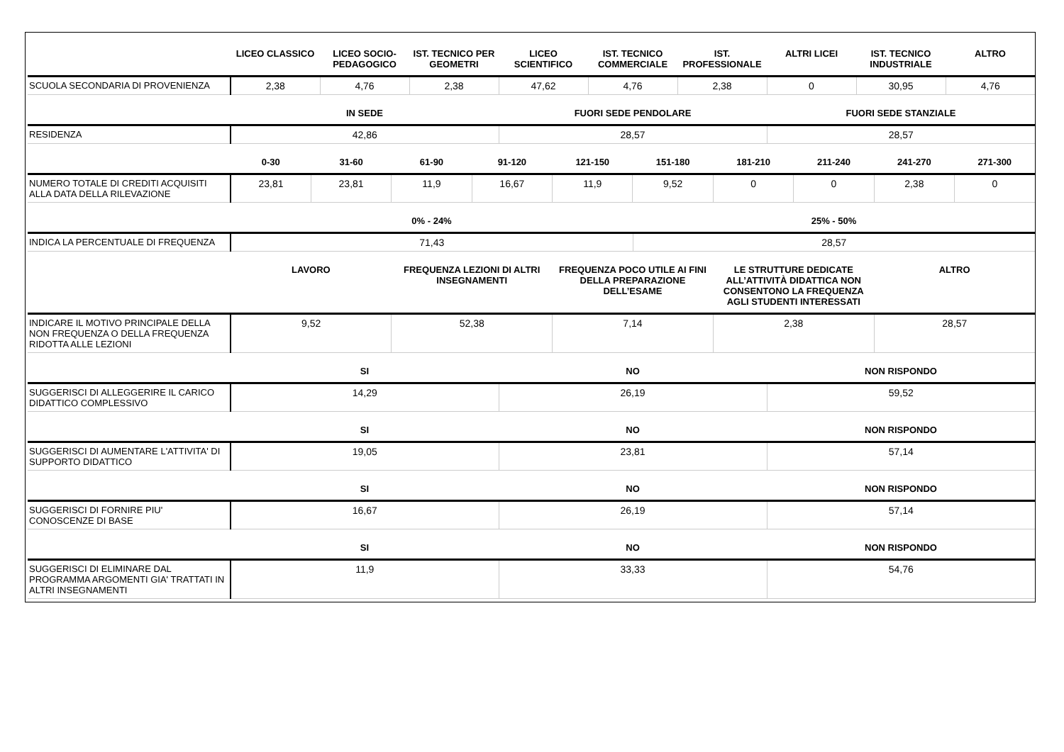| | LICEO CLASSICO | LICEO SOCIO-PEDAGOGICO | IST. TECNICO PER GEOMETRI | LICEO SCIENTIFICO | IST. TECNICO COMMERCIALE | IST. PROFESSIONALE | ALTRI LICEI | IST. TECNICO INDUSTRIALE | ALTRO |
| --- | --- | --- | --- | --- | --- | --- | --- | --- | --- |
| SCUOLA SECONDARIA DI PROVENIENZA | 2,38 | 4,76 | 2,38 | 47,62 | 4,76 | 2,38 | 0 | 30,95 | 4,76 |
| | IN SEDE | FUORI SEDE PENDOLARE | FUORI SEDE STANZIALE |
| --- | --- | --- | --- |
| RESIDENZA | 42,86 | 28,57 | 28,57 |
| | 0-30 | 31-60 | 61-90 | 91-120 | 121-150 | 151-180 | 181-210 | 211-240 | 241-270 | 271-300 |
| --- | --- | --- | --- | --- | --- | --- | --- | --- | --- | --- |
| NUMERO TOTALE DI CREDITI ACQUISITI ALLA DATA DELLA RILEVAZIONE | 23,81 | 23,81 | 11,9 | 16,67 | 11,9 | 9,52 | 0 | 0 | 2,38 | 0 |
| | 0% - 24% | 25% - 50% |
| --- | --- | --- |
| INDICA LA PERCENTUALE DI FREQUENZA | 71,43 | 28,57 |
| | LAVORO | FREQUENZA LEZIONI DI ALTRI INSEGNAMENTI | FREQUENZA POCO UTILE AI FINI DELLA PREPARAZIONE DELL’ESAME | LE STRUTTURE DEDICATE ALL’ATTIVITÀ DIDATTICA NON CONSENTONO LA FREQUENZA AGLI STUDENTI INTERESSATI | ALTRO |
| --- | --- | --- | --- | --- | --- |
| INDICARE IL MOTIVO PRINCIPALE DELLA NON FREQUENZA O DELLA FREQUENZA RIDOTTA ALLE LEZIONI | 9,52 | 52,38 | 7,14 | 2,38 | 28,57 |
| | SI | NO | NON RISPONDO |
| --- | --- | --- | --- |
| SUGGERISCI DI ALLEGGERIRE IL CARICO DIDATTICO COMPLESSIVO | 14,29 | 26,19 | 59,52 |
| | SI | NO | NON RISPONDO |
| --- | --- | --- | --- |
| SUGGERISCI DI AUMENTARE L'ATTIVITA' DI SUPPORTO DIDATTICO | 19,05 | 23,81 | 57,14 |
| | SI | NO | NON RISPONDO |
| --- | --- | --- | --- |
| SUGGERISCI DI FORNIRE PIU' CONOSCENZE DI BASE | 16,67 | 26,19 | 57,14 |
| | SI | NO | NON RISPONDO |
| --- | --- | --- | --- |
| SUGGERISCI DI ELIMINARE DAL PROGRAMMA ARGOMENTI GIA' TRATTATI IN ALTRI INSEGNAMENTI | 11,9 | 33,33 | 54,76 |